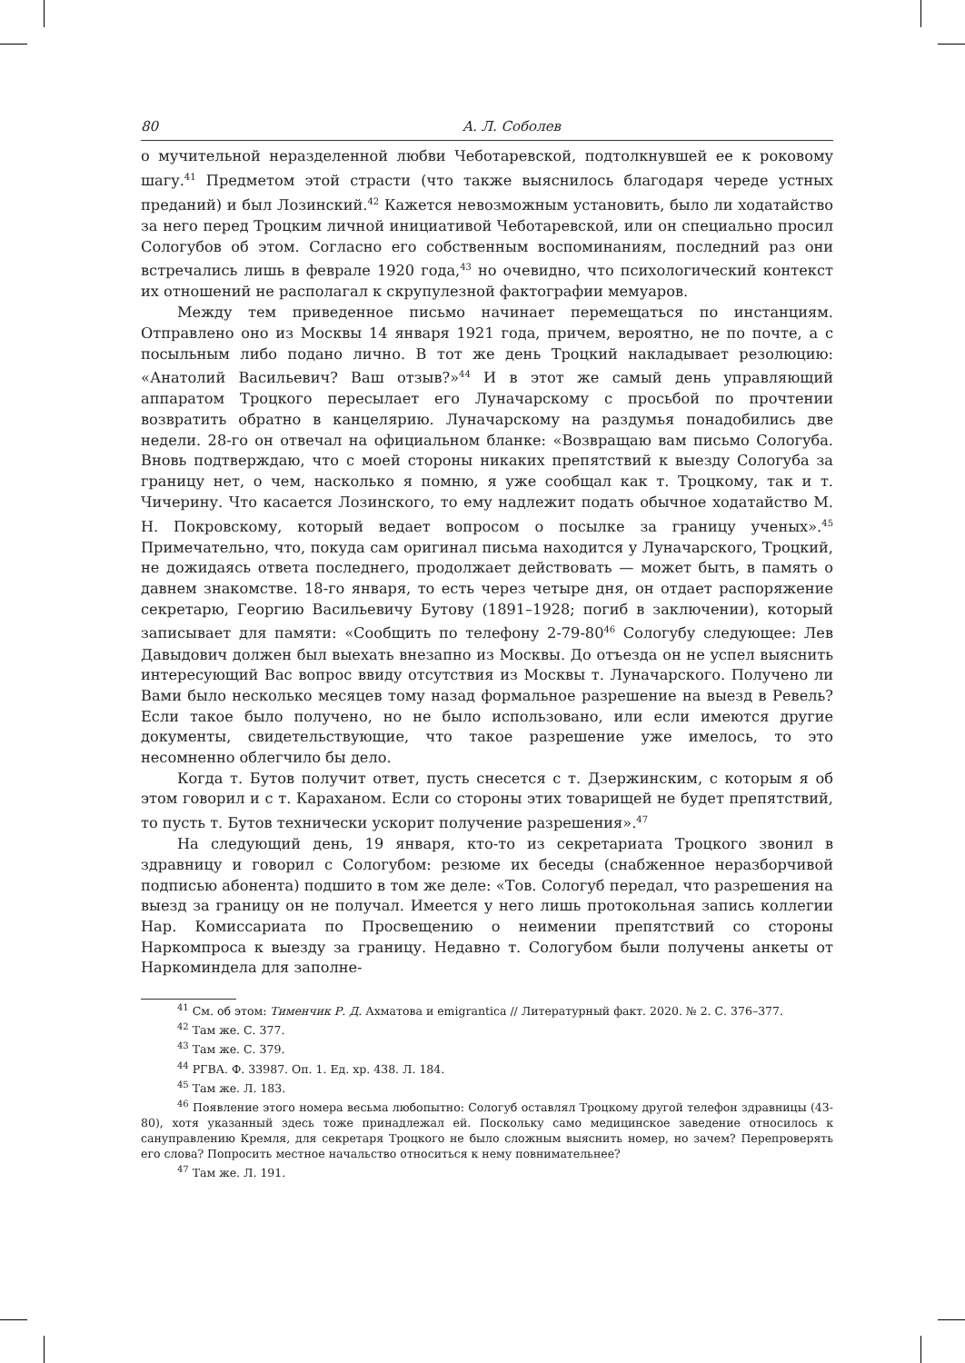80 А. Л. Соболев
о мучительной неразделенной любви Чеботаревской, подтолкнувшей ее к роковому шагу.<sup>41</sup> Предметом этой страсти (что также выяснилось благодаря череде устных преданий) и был Лозинский.<sup>42</sup> Кажется невозможным установить, было ли ходатайство за него перед Троцким личной инициативой Чеботаревской, или он специально просил Сологубов об этом. Согласно его собственным воспоминаниям, последний раз они встречались лишь в феврале 1920 года,<sup>43</sup> но очевидно, что психологический контекст их отношений не располагал к скрупулезной фактографии мемуаров.
Между тем приведенное письмо начинает перемещаться по инстанциям. Отправлено оно из Москвы 14 января 1921 года, причем, вероятно, не по почте, а с посыльным либо подано лично. В тот же день Троцкий накладывает резолюцию: «Анатолий Васильевич? Ваш отзыв?»<sup>44</sup> И в этот же самый день управляющий аппаратом Троцкого пересылает его Луначарскому с просьбой по прочтении возвратить обратно в канцелярию. Луначарскому на раздумья понадобились две недели. 28-го он отвечал на официальном бланке: «Возвращаю вам письмо Сологуба. Вновь подтверждаю, что с моей стороны никаких препятствий к выезду Сологуба за границу нет, о чем, насколько я помню, я уже сообщал как т. Троцкому, так и т. Чичерину. Что касается Лозинского, то ему надлежит подать обычное ходатайство М. Н. Покровскому, который ведает вопросом о посылке за границу ученых».<sup>45</sup> Примечательно, что, покуда сам оригинал письма находится у Луначарского, Троцкий, не дожидаясь ответа последнего, продолжает действовать — может быть, в память о давнем знакомстве. 18-го января, то есть через четыре дня, он отдает распоряжение секретарю, Георгию Васильевичу Бутову (1891–1928; погиб в заключении), который записывает для памяти: «Сообщить по телефону 2-79-80<sup>46</sup> Сологубу следующее: Лев Давыдович должен был выехать внезапно из Москвы. До отъезда он не успел выяснить интересующий Вас вопрос ввиду отсутствия из Москвы т. Луначарского. Получено ли Вами было несколько месяцев тому назад формальное разрешение на выезд в Ревель? Если такое было получено, но не было использовано, или если имеются другие документы, свидетельствующие, что такое разрешение уже имелось, то это несомненно облегчило бы дело.
Когда т. Бутов получит ответ, пусть снесется с т. Дзержинским, с которым я об этом говорил и с т. Караханом. Если со стороны этих товарищей не будет препятствий, то пусть т. Бутов технически ускорит получение разрешения».<sup>47</sup>
На следующий день, 19 января, кто-то из секретариата Троцкого звонил в здравницу и говорил с Сологубом: резюме их беседы (снабженное неразборчивой подписью абонента) подшито в том же деле: «Тов. Сологуб передал, что разрешения на выезд за границу он не получал. Имеется у него лишь протокольная запись коллегии Нар. Комиссариата по Просвещению о неимении препятствий со стороны Наркомпроса к выезду за границу. Недавно т. Сологубом были получены анкеты от Наркоминдела для заполне-
<sup>41</sup> См. об этом: Тименчик Р. Д. Ахматова и emigrantica // Литературный факт. 2020. № 2. С. 376–377.
<sup>42</sup> Там же. С. 377.
<sup>43</sup> Там же. С. 379.
<sup>44</sup> РГВА. Ф. 33987. Оп. 1. Ед. хр. 438. Л. 184.
<sup>45</sup> Там же. Л. 183.
<sup>46</sup> Появление этого номера весьма любопытно: Сологуб оставлял Троцкому другой телефон здравницы (43-80), хотя указанный здесь тоже принадлежал ей. Поскольку само медицинское заведение относилось к сануправлению Кремля, для секретаря Троцкого не было сложным выяснить номер, но зачем? Перепроверять его слова? Попросить местное начальство относиться к нему повнимательнее?
<sup>47</sup> Там же. Л. 191.